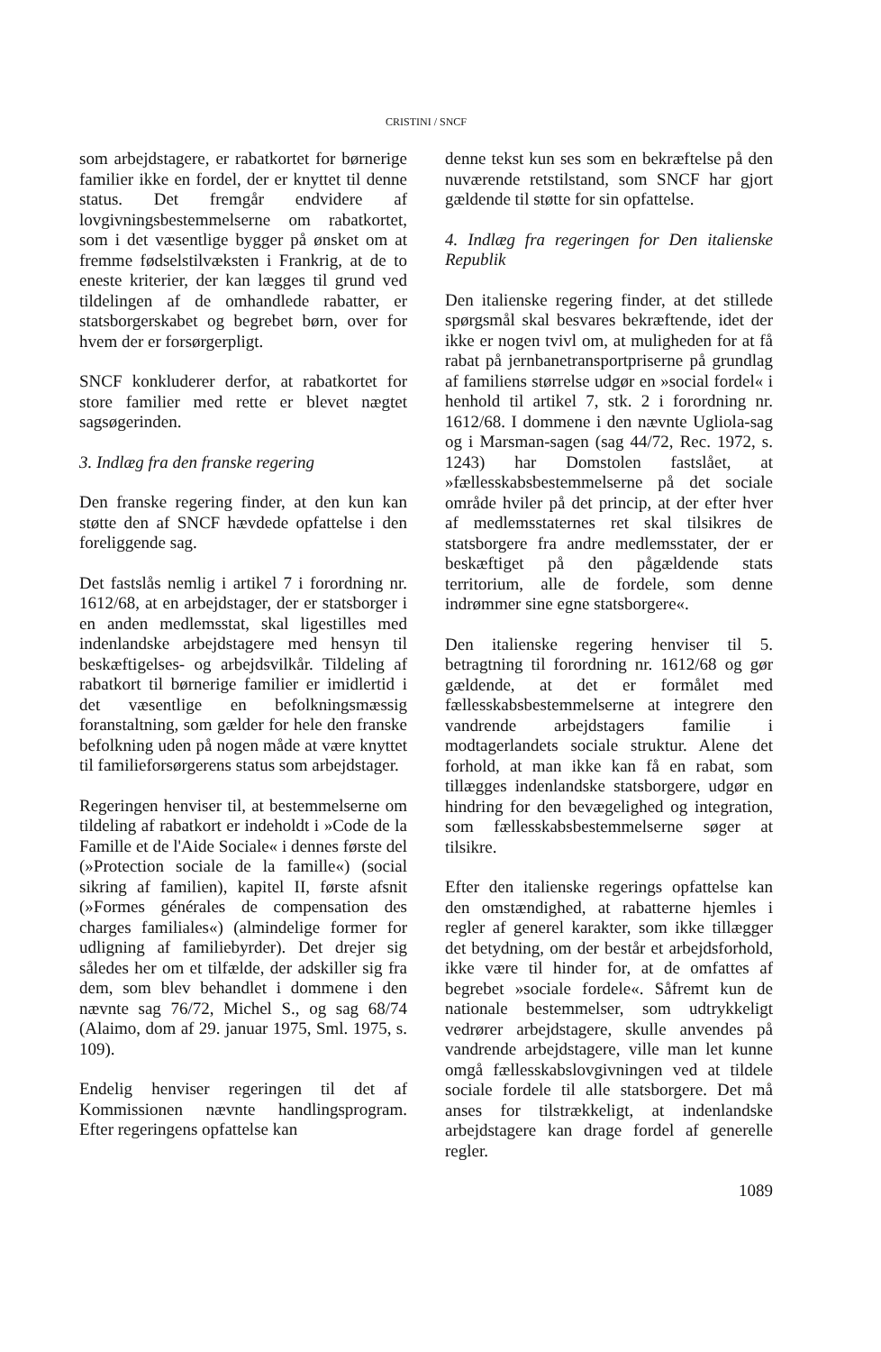CRISTINI / SNCF
som arbejdstagere, er rabatkortet for børnerige familier ikke en fordel, der er knyttet til denne status. Det fremgår endvidere af lovgivningsbestemmelserne om rabatkortet, som i det væsentlige bygger på ønsket om at fremme fødselstilvæksten i Frankrig, at de to eneste kriterier, der kan lægges til grund ved tildelingen af de omhandlede rabatter, er statsborgerskabet og begrebet børn, over for hvem der er forsørgerpligt.
SNCF konkluderer derfor, at rabatkortet for store familier med rette er blevet nægtet sagsøgerinden.
3. Indlæg fra den franske regering
Den franske regering finder, at den kun kan støtte den af SNCF hævdede opfattelse i den foreliggende sag.
Det fastslås nemlig i artikel 7 i forordning nr. 1612/68, at en arbejdstager, der er statsborger i en anden medlemsstat, skal ligestilles med indenlandske arbejdstagere med hensyn til beskæftigelses- og arbejdsvilkår. Tildeling af rabatkort til børnerige familier er imidlertid i det væsentlige en befolkningsmæssig foranstaltning, som gælder for hele den franske befolkning uden på nogen måde at være knyttet til familieforsørgerens status som arbejdstager.
Regeringen henviser til, at bestemmelserne om tildeling af rabatkort er indeholdt i »Code de la Famille et de l'Aide Sociale« i dennes første del (»Protection sociale de la famille«) (social sikring af familien), kapitel II, første afsnit (»Formes générales de compensation des charges familiales«) (almindelige former for udligning af familiebyrder). Det drejer sig således her om et tilfælde, der adskiller sig fra dem, som blev behandlet i dommene i den nævnte sag 76/72, Michel S., og sag 68/74 (Alaimo, dom af 29. januar 1975, Sml. 1975, s. 109).
Endelig henviser regeringen til det af Kommissionen nævnte handlingsprogram. Efter regeringens opfattelse kan
denne tekst kun ses som en bekræftelse på den nuværende retstilstand, som SNCF har gjort gældende til støtte for sin opfattelse.
4. Indlæg fra regeringen for Den italienske Republik
Den italienske regering finder, at det stillede spørgsmål skal besvares bekræftende, idet der ikke er nogen tvivl om, at muligheden for at få rabat på jernbanetransportpriserne på grundlag af familiens størrelse udgør en »social fordel« i henhold til artikel 7, stk. 2 i forordning nr. 1612/68. I dommene i den nævnte Ugliola-sag og i Marsman-sagen (sag 44/72, Rec. 1972, s. 1243) har Domstolen fastslået, at »fællesskabsbestemmelserne på det sociale område hviler på det princip, at der efter hver af medlemsstaternes ret skal tilsikres de statsborgere fra andre medlemsstater, der er beskæftiget på den pågældende stats territorium, alle de fordele, som denne indrømmer sine egne statsborgere«.
Den italienske regering henviser til 5. betragtning til forordning nr. 1612/68 og gør gældende, at det er formålet med fællesskabsbestemmelserne at integrere den vandrende arbejdstagers familie i modtagerlandets sociale struktur. Alene det forhold, at man ikke kan få en rabat, som tillægges indenlandske statsborgere, udgør en hindring for den bevægelighed og integration, som fællesskabsbestemmelserne søger at tilsikre.
Efter den italienske regerings opfattelse kan den omstændighed, at rabatterne hjemles i regler af generel karakter, som ikke tillægger det betydning, om der består et arbejdsforhold, ikke være til hinder for, at de omfattes af begrebet »sociale fordele«. Såfremt kun de nationale bestemmelser, som udtrykkeligt vedrører arbejdstagere, skulle anvendes på vandrende arbejdstagere, ville man let kunne omgå fællesskabslovgivningen ved at tildele sociale fordele til alle statsborgere. Det må anses for tilstrækkeligt, at indenlandske arbejdstagere kan drage fordel af generelle regler.
1089